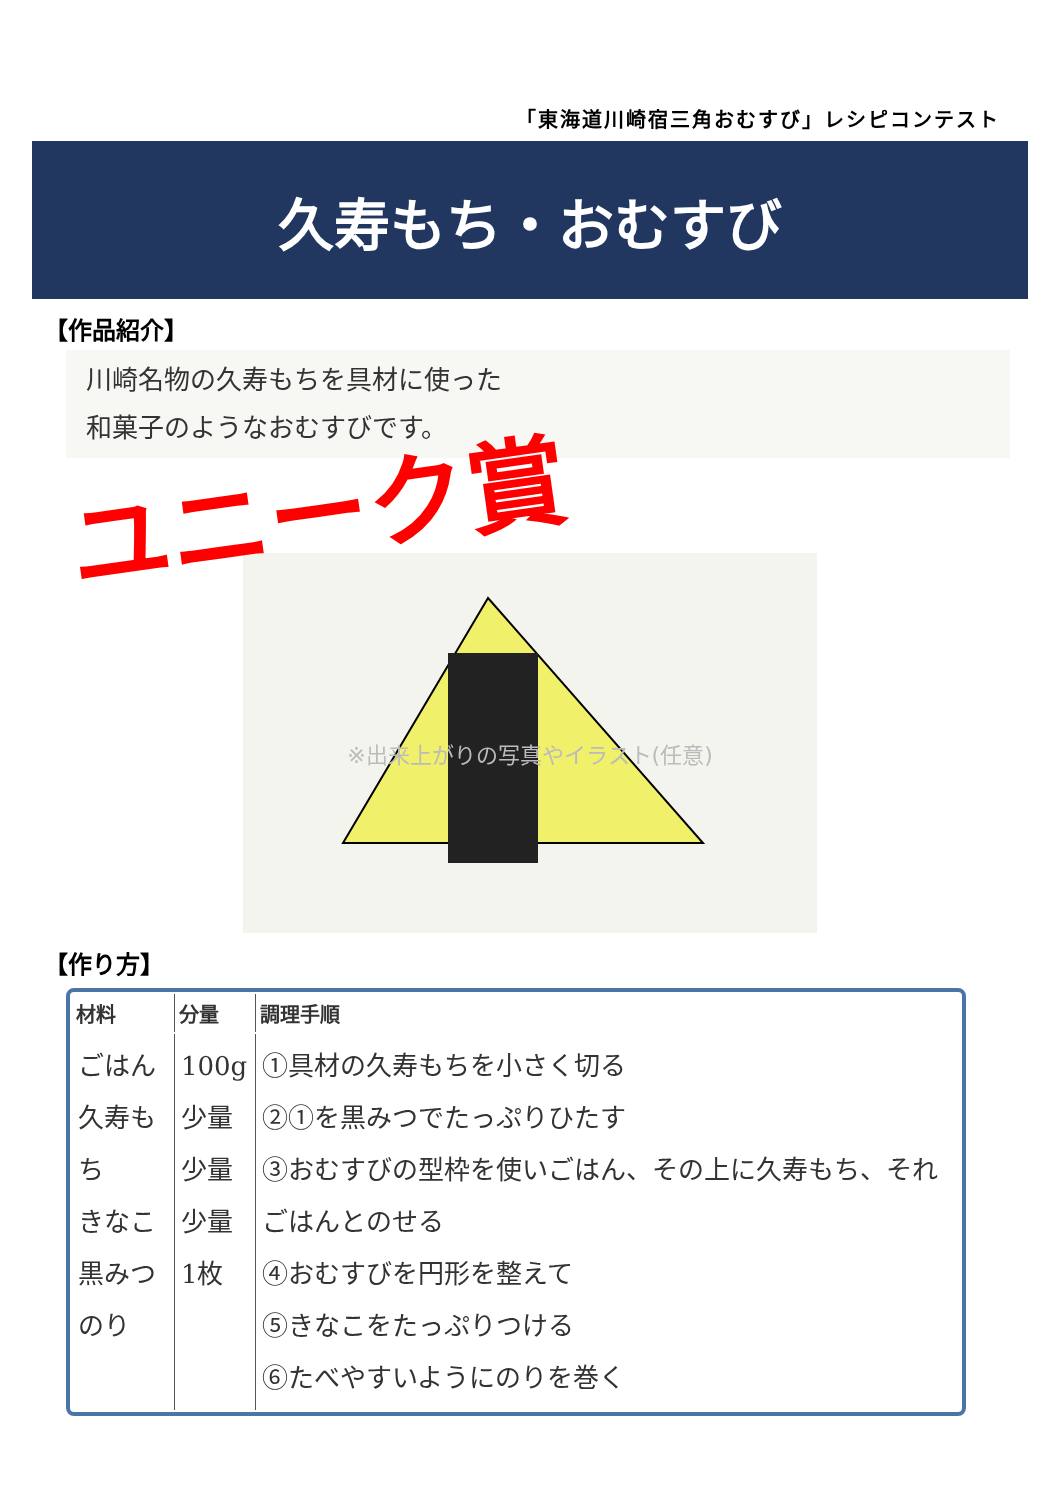「東海道川崎宿三角おむすび」レシピコンテスト
久寿もち・おむすび
【作品紹介】
川崎名物の久寿もちを具材に使った
和菓子のようなおむすびです。
ユニーク賞
※出来上がりの写真やイラスト(任意)
【作り方】
| 材料 | 分量 | 調理手順 |
| --- | --- | --- |
| ごはん 久寿もち きなこ 黒みつ のり | 100g 少量 少量 少量 1枚 | ①具材の久寿もちを小さく切る ②①を黒みつでたっぷりひたす ③おむすびの型枠を使いごはん、その上に久寿もち、それごはんとのせる ④おむすびを円形を整えて ⑤きなこをたっぷりつける ⑥たべやすいようにのりを巻く |